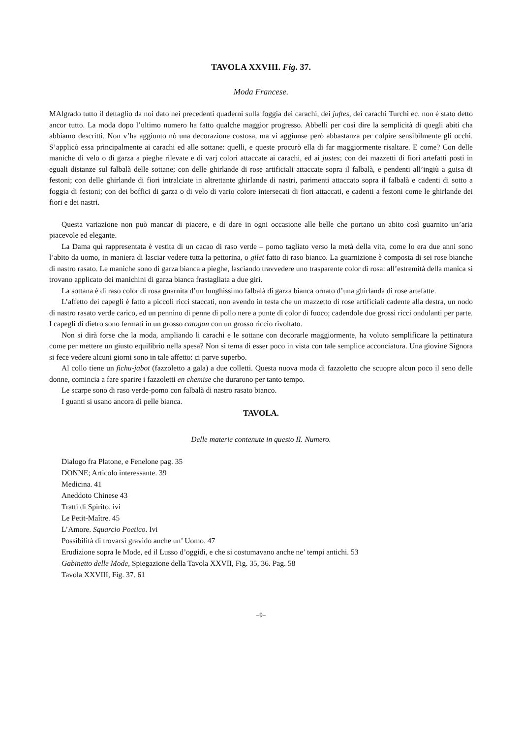TAVOLA XXVIII. Fig. 37.
Moda Francese.
MAlgrado tutto il dettaglio da noi dato nei precedenti quaderni sulla foggia dei carachi, dei juftes, dei carachi Turchi ec. non è stato detto ancor tutto. La moda dopo l’ultimo numero ha fatto qualche maggior progresso. Abbellì per così dire la semplicità di quegli abiti cha abbiamo descritti. Non v’ha aggiunto nò una decorazione costosa, ma vi aggiunse però abbastanza per colpire sensibilmente gli occhi. S’applicò essa principalmente ai carachi ed alle sottane: quelli, e queste procurò ella di far maggiormente risaltare. E come? Con delle maniche di velo o di garza a pieghe rilevate e di varj colori attaccate ai carachi, ed ai justes; con dei mazzetti di fiori artefatti posti in eguali distanze sul falbalà delle sottane; con delle ghirlande di rose artificiali attaccate sopra il falbalà, e pendenti all’ingiù a guisa di festoni; con delle ghirlande di fiori intralciate in altrettante ghirlande di nastri, parimenti attaccato sopra il falbalà e cadenti di sotto a foggia di festoni; con dei boffici di garza o di velo di vario colore intersecati di fiori attaccati, e cadenti a festoni come le ghirlande dei fiori e dei nastri.
Questa variazione non può mancar di piacere, e di dare in ogni occasione alle belle che portano un abito così guarnito un’aria piacevole ed elegante.
La Dama quì rappresentata è vestita di un cacao di raso verde – pomo tagliato verso la metà della vita, come lo era due anni sono l’abito da uomo, in maniera di lasciar vedere tutta la pettorina, o gilet fatto di raso bianco. La guarnizione è composta di sei rose bianche di nastro rasato. Le maniche sono di garza bianca a pieghe, lasciando travvedere uno trasparente color di rosa: all’estremità della manica si trovano applicato dei manichini di garza bianca frastagliata a due giri.
La sottana è di raso color di rosa guarnita d’un lunghissimo falbalà di garza bianca ornato d’una ghirlanda di rose artefatte.
L’affetto dei capegli è fatto a piccoli ricci staccati, non avendo in testa che un mazzetto di rose artificiali cadente alla destra, un nodo di nastro rasato verde carico, ed un pennino di penne di pollo nere a punte di color di fuoco; cadendole due grossi ricci ondulanti per parte. I capegli di dietro sono fermati in un grosso catogan con un grosso riccio rivoltato.
Non si dirà forse che la moda, ampliando li carachi e le sottane con decorarle maggiormente, ha voluto semplificare la pettinatura come per mettere un giusto equilibrio nella spesa? Non si tema di esser poco in vista con tale semplice acconciatura. Una giovine Signora si fece vedere alcuni giorni sono in tale affetto: ci parve superbo.
Al collo tiene un fichu-jabot (fazzoletto a gala) a due colletti. Questa nuova moda di fazzoletto che scuopre alcun poco il seno delle donne, comincia a fare sparire i fazzoletti en chemise che durarono per tanto tempo.
Le scarpe sono di raso verde-pomo con falbalà di nastro rasato bianco.
I guanti si usano ancora di pelle bianca.
TAVOLA.
Delle materie contenute in questo II. Numero.
Dialogo fra Platone, e Fenelone pag. 35
DONNE; Articolo interessante. 39
Medicina. 41
Aneddoto Chinese 43
Tratti di Spirito. ivi
Le Petit-Maître. 45
L’Amore. Squarcio Poetico. Ivi
Possibilità di trovarsi gravido anche un’ Uomo. 47
Erudizione sopra le Mode, ed il Lusso d’oggidì, e che si costumavano anche ne’ tempi antichi. 53
Gabinetto delle Mode, Spiegazione della Tavola XXVII, Fig. 35, 36. Pag. 58
Tavola XXVIII, Fig. 37. 61
–9–